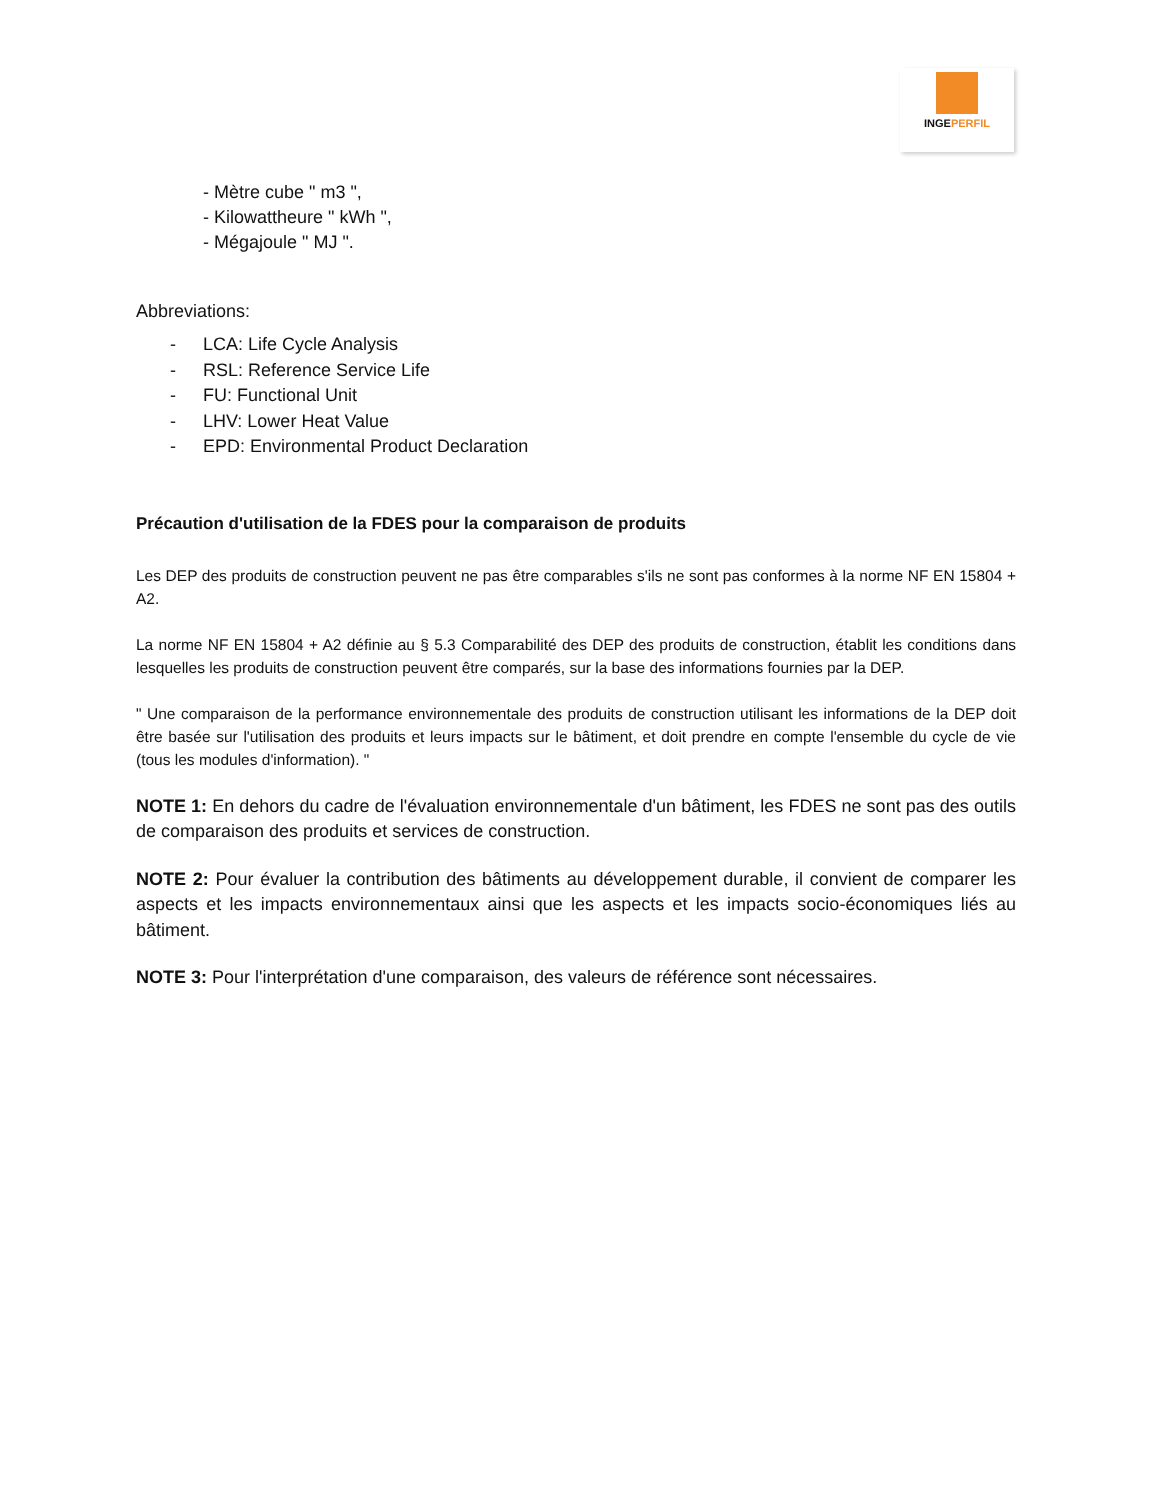INGEPERFIL
- Mètre cube " m3 ",
- Kilowattheure " kWh ",
- Mégajoule " MJ ".
Abbreviations:
- LCA: Life Cycle Analysis
- RSL: Reference Service Life
- FU: Functional Unit
- LHV: Lower Heat Value
- EPD: Environmental Product Declaration
Précaution d'utilisation de la FDES pour la comparaison de produits
Les DEP des produits de construction peuvent ne pas être comparables s'ils ne sont pas conformes à la norme NF EN 15804 + A2.
La norme NF EN 15804 + A2 définie au § 5.3 Comparabilité des DEP des produits de construction, établit les conditions dans lesquelles les produits de construction peuvent être comparés, sur la base des informations fournies par la DEP.
" Une comparaison de la performance environnementale des produits de construction utilisant les informations de la DEP doit être basée sur l'utilisation des produits et leurs impacts sur le bâtiment, et doit prendre en compte l'ensemble du cycle de vie (tous les modules d'information). "
NOTE 1: En dehors du cadre de l'évaluation environnementale d'un bâtiment, les FDES ne sont pas des outils de comparaison des produits et services de construction.
NOTE 2: Pour évaluer la contribution des bâtiments au développement durable, il convient de comparer les aspects et les impacts environnementaux ainsi que les aspects et les impacts socio-économiques liés au bâtiment.
NOTE 3: Pour l'interprétation d'une comparaison, des valeurs de référence sont nécessaires.